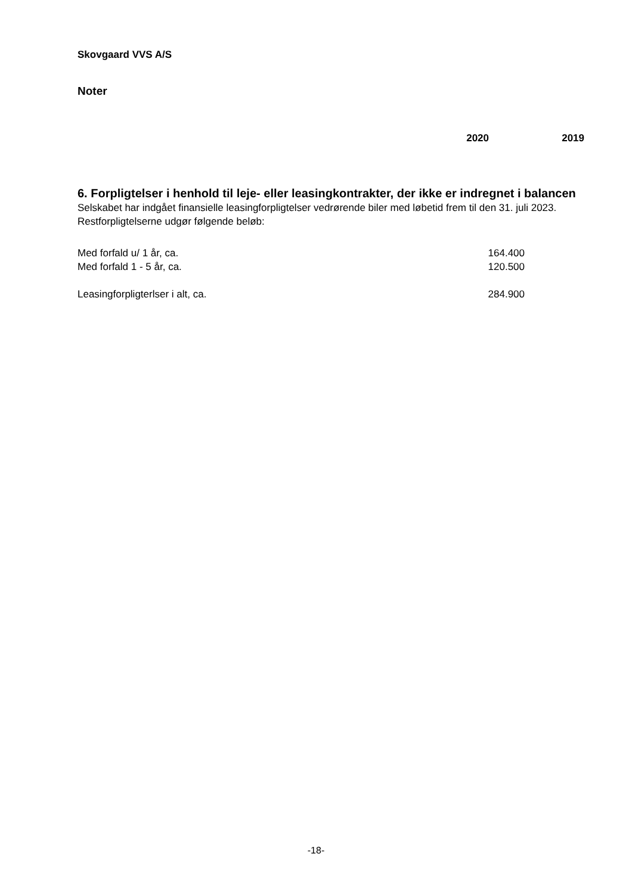Skovgaard VVS A/S
Noter
2020 2019
6. Forpligtelser i henhold til leje- eller leasingkontrakter, der ikke er indregnet i balancen
Selskabet har indgået finansielle leasingforpligtelser vedrørende biler med løbetid frem til den 31. juli 2023. Restforpligtelserne udgør følgende beløb:
| Med forfald u/ 1 år, ca. | 164.400 |
| Med forfald 1 - 5 år, ca. | 120.500 |
| Leasingforpligterlser i alt, ca. | 284.900 |
-18-